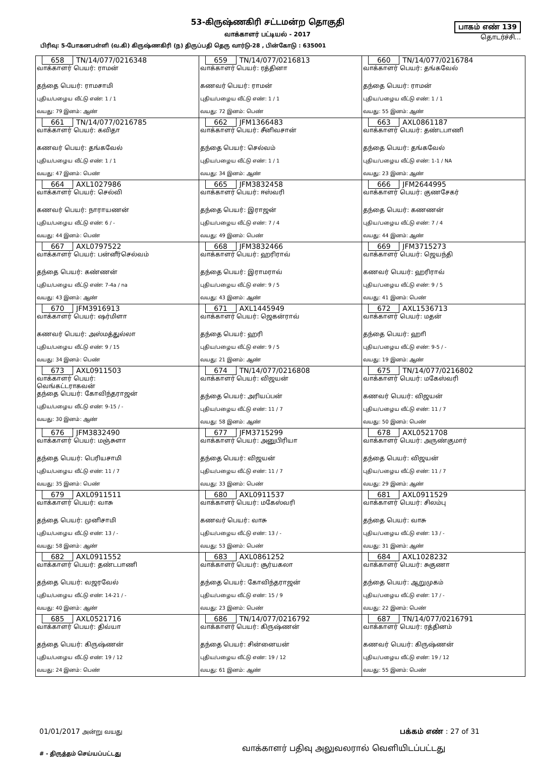53-கிருஷ்ணகிரி சட்டமன்ற தொகுதி
வாக்காளர் பட்டியல் - 2017
பாகம் எண் 139
தொடர்ச்சி...
பிரிவு: 5-போகனபள்ளி (வ.கி) கிருஷ்ணகிரி (ந) திருப்பதி தெரு வார்டு-28 , பின்கோடு : 635001
| 658 TN/14/077/0216348 வாக்காளர் பெயர்: ராமன் தந்தை பெயர்: ராமசாமி புதிய/பழைய வீட்டு எண்: 1 / 1 வயது: 79 இனம்: ஆண் | 659 TN/14/077/0216813 வாக்காளர் பெயர்: ரத்தினா கணவர் பெயர்: ராமன் புதிய/பழைய வீட்டு எண்: 1 / 1 வயது: 72 இனம்: பெண் | 660 TN/14/077/0216784 வாக்காளர் பெயர்: தங்கவேல் தந்தை பெயர்: ராமன் புதிய/பழைய வீட்டு எண்: 1 / 1 வயது: 55 இனம்: ஆண் |
| 661 TN/14/077/0216785 வாக்காளர் பெயர்: கவிதா கணவர் பெயர்: தங்கவேல் புதிய/பழைய வீட்டு எண்: 1 / 1 வயது: 47 இனம்: பெண் | 662 JFM1366483 வாக்காளர் பெயர்: சீனிவசான் தந்தை பெயர்: செல்வம் புதிய/பழைய வீட்டு எண்: 1 / 1 வயது: 34 இனம்: ஆண் | 663 AXL0861187 வாக்காளர் பெயர்: தண்டபாணி தந்தை பெயர்: தங்கவேல் புதிய/பழைய வீட்டு எண்: 1-1 / NA வயது: 23 இனம்: ஆண் |
| 664 AXL1027986 வாக்காளர் பெயர்: செல்வி கணவர் பெயர்: நாராயணன் புதிய/பழைய வீட்டு எண்: 6 / - வயது: 44 இனம்: பெண் | 665 JFM3832458 வாக்காளர் பெயர்: ஈஸ்வரி தந்தை பெயர்: இராஜன் புதிய/பழைய வீட்டு எண்: 7 / 4 வயது: 49 இனம்: பெண் | 666 JFM2644995 வாக்காளர் பெயர்: குணசேகர் தந்தை பெயர்: கணணன் புதிய/பழைய வீட்டு எண்: 7 / 4 வயது: 44 இனம்: ஆண் |
| 667 AXL0797522 வாக்காளர் பெயர்: பன்னீர்செல்வம் தந்தை பெயர்: கண்ணன் புதிய/பழைய வீட்டு எண்: 7-4a / na வயது: 43 இனம்: ஆண் | 668 JFM3832466 வாக்காளர் பெயர்: ஹரிராவ் தந்தை பெயர்: இராமராவ் புதிய/பழைய வீட்டு எண்: 9 / 5 வயது: 43 இனம்: ஆண் | 669 JFM3715273 வாக்காளர் பெயர்: ஜெயந்தி கணவர் பெயர்: ஹரிராவ் புதிய/பழைய வீட்டு எண்: 9 / 5 வயது: 41 இனம்: பெண் |
| 670 JFM3916913 வாக்காளர் பெயர்: ஷர்மிளா கணவர் பெயர்: அஸ்மத்துல்லா புதிய/பழைய வீட்டு எண்: 9 / 15 வயது: 34 இனம்: பெண் | 671 AXL1445949 வாக்காளர் பெயர்: ஜெகன்ராவ் தந்தை பெயர்: ஹரி புதிய/பழைய வீட்டு எண்: 9 / 5 வயது: 21 இனம்: ஆண் | 672 AXL1536713 வாக்காளர் பெயர்: மதன் தந்தை பெயர்: ஹாி புதிய/பழைய வீட்டு எண்: 9-5 / - வயது: 19 இனம்: ஆண் |
| 673 AXL0911503 வாக்காளர் பெயர்: வெங்கட்டராகவன் தந்தை பெயர்: கோவிந்தராஜன் புதிய/பழைய வீட்டு எண்: 9-15 / - வயது: 30 இனம்: ஆண் | 674 TN/14/077/0216808 வாக்காளர் பெயர்: விஜயன் தந்தை பெயர்: அரியப்பன் புதிய/பழைய வீட்டு எண்: 11 / 7 வயது: 58 இனம்: ஆண் | 675 TN/14/077/0216802 வாக்காளர் பெயர்: மகேஸ்வரி கணவர் பெயர்: விஜயன் புதிய/பழைய வீட்டு எண்: 11 / 7 வயது: 50 இனம்: பெண் |
| 676 JFM3832490 வாக்காளர் பெயர்: மஞ்சுளா தந்தை பெயர்: பெரியசாமி புதிய/பழைய வீட்டு எண்: 11 / 7 வயது: 35 இனம்: பெண் | 677 JFM3715299 வாக்காளர் பெயர்: அனுபிரியா தந்தை பெயர்: விஜயன் புதிய/பழைய வீட்டு எண்: 11 / 7 வயது: 33 இனம்: பெண் | 678 AXL0521708 வாக்காளர் பெயர்: அருண்குமார் தந்தை பெயர்: விஜயன் புதிய/பழைய வீட்டு எண்: 11 / 7 வயது: 29 இனம்: ஆண் |
| 679 AXL0911511 வாக்காளர் பெயர்: வாசு தந்தை பெயர்: முனிசாமி புதிய/பழைய வீட்டு எண்: 13 / - வயது: 58 இனம்: ஆண் | 680 AXL0911537 வாக்காளர் பெயர்: மகேஸ்வரி கணவர் பெயர்: வாசு புதிய/பழைய வீட்டு எண்: 13 / - வயது: 53 இனம்: பெண் | 681 AXL0911529 வாக்காளர் பெயர்: சிலம்பு தந்தை பெயர்: வாசு புதிய/பழைய வீட்டு எண்: 13 / - வயது: 31 இனம்: ஆண் |
| 682 AXL0911552 வாக்காளர் பெயர்: தண்டபாணி தந்தை பெயர்: வஜரவேல் புதிய/பழைய வீட்டு எண்: 14-21 / - வயது: 40 இனம்: ஆண் | 683 AXL0861252 வாக்காளர் பெயர்: சூர்யகலா தந்தை பெயர்: கோவிந்தராஜன் புதிய/பழைய வீட்டு எண்: 15 / 9 வயது: 23 இனம்: பெண் | 684 AXL1028232 வாக்காளர் பெயர்: சுகுணா தந்தை பெயர்: ஆறுமுகம் புதிய/பழைய வீட்டு எண்: 17 / - வயது: 22 இனம்: பெண் |
| 685 AXL0521716 வாக்காளர் பெயர்: திவ்யா தந்தை பெயர்: கிருஷ்ணன் புதிய/பழைய வீட்டு எண்: 19 / 12 வயது: 24 இனம்: பெண் | 686 TN/14/077/0216792 வாக்காளர் பெயர்: கிருஷ்ணன் தந்தை பெயர்: சின்னையன் புதிய/பழைய வீட்டு எண்: 19 / 12 வயது: 61 இனம்: ஆண் | 687 TN/14/077/0216791 வாக்காளர் பெயர்: ரத்தினம் கணவர் பெயர்: கிருஷ்ணன் புதிய/பழைய வீட்டு எண்: 19 / 12 வயது: 55 இனம்: பெண் |
01/01/2017 அன்று வயது
பக்கம் எண் : 27 of 31
# - திருத்தம் செய்யப்பட்டது
வாக்காளர் பதிவு அலுவலரால் வெளியிடப்பட்டது